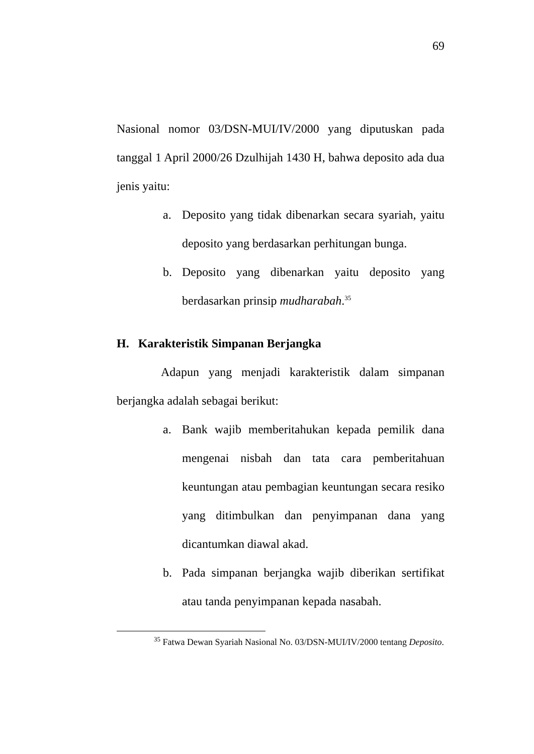69
Nasional nomor 03/DSN-MUI/IV/2000 yang diputuskan pada tanggal 1 April 2000/26 Dzulhijah 1430 H, bahwa deposito ada dua jenis yaitu:
a. Deposito yang tidak dibenarkan secara syariah, yaitu deposito yang berdasarkan perhitungan bunga.
b. Deposito yang dibenarkan yaitu deposito yang berdasarkan prinsip mudharabah.<sup>35</sup>
H. Karakteristik Simpanan Berjangka
Adapun yang menjadi karakteristik dalam simpanan berjangka adalah sebagai berikut:
a. Bank wajib memberitahukan kepada pemilik dana mengenai nisbah dan tata cara pemberitahuan keuntungan atau pembagian keuntungan secara resiko yang ditimbulkan dan penyimpanan dana yang dicantumkan diawal akad.
b. Pada simpanan berjangka wajib diberikan sertifikat atau tanda penyimpanan kepada nasabah.
<sup>35</sup> Fatwa Dewan Syariah Nasional No. 03/DSN-MUI/IV/2000 tentang Deposito.